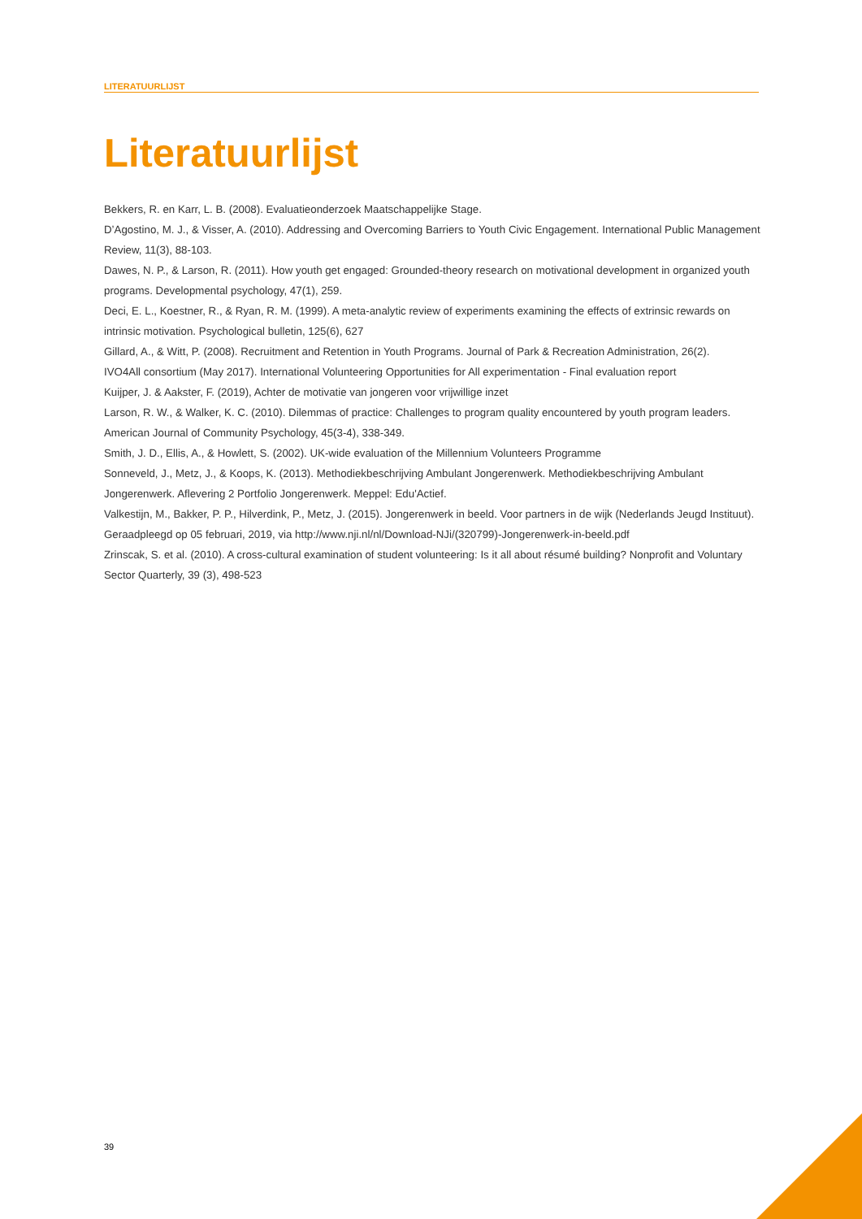LITERATUURLIJST
Literatuurlijst
Bekkers, R. en Karr, L. B. (2008). Evaluatieonderzoek Maatschappelijke Stage.
D’Agostino, M. J., & Visser, A. (2010). Addressing and Overcoming Barriers to Youth Civic Engagement. International Public Management Review, 11(3), 88-103.
Dawes, N. P., & Larson, R. (2011). How youth get engaged: Grounded-theory research on motivational development in organized youth programs. Developmental psychology, 47(1), 259.
Deci, E. L., Koestner, R., & Ryan, R. M. (1999). A meta-analytic review of experiments examining the effects of extrinsic rewards on intrinsic motivation. Psychological bulletin, 125(6), 627
Gillard, A., & Witt, P. (2008). Recruitment and Retention in Youth Programs. Journal of Park & Recreation Administration, 26(2).
IVO4All consortium (May 2017). International Volunteering Opportunities for All experimentation - Final evaluation report
Kuijper, J. & Aakster, F. (2019), Achter de motivatie van jongeren voor vrijwillige inzet
Larson, R. W., & Walker, K. C. (2010). Dilemmas of practice: Challenges to program quality encountered by youth program leaders. American Journal of Community Psychology, 45(3-4), 338-349.
Smith, J. D., Ellis, A., & Howlett, S. (2002). UK-wide evaluation of the Millennium Volunteers Programme
Sonneveld, J., Metz, J., & Koops, K. (2013). Methodiekbeschrijving Ambulant Jongerenwerk. Methodiekbeschrijving Ambulant Jongerenwerk. Aflevering 2 Portfolio Jongerenwerk. Meppel: Edu'Actief.
Valkestijn, M., Bakker, P. P., Hilverdink, P., Metz, J. (2015). Jongerenwerk in beeld. Voor partners in de wijk (Nederlands Jeugd Instituut). Geraadpleegd op 05 februari, 2019, via http://www.nji.nl/nl/Download-NJi/(320799)-Jongerenwerk-in-beeld.pdf
Zrinscak, S. et al. (2010). A cross-cultural examination of student volunteering: Is it all about résumé building? Nonprofit and Voluntary Sector Quarterly, 39 (3), 498-523
39